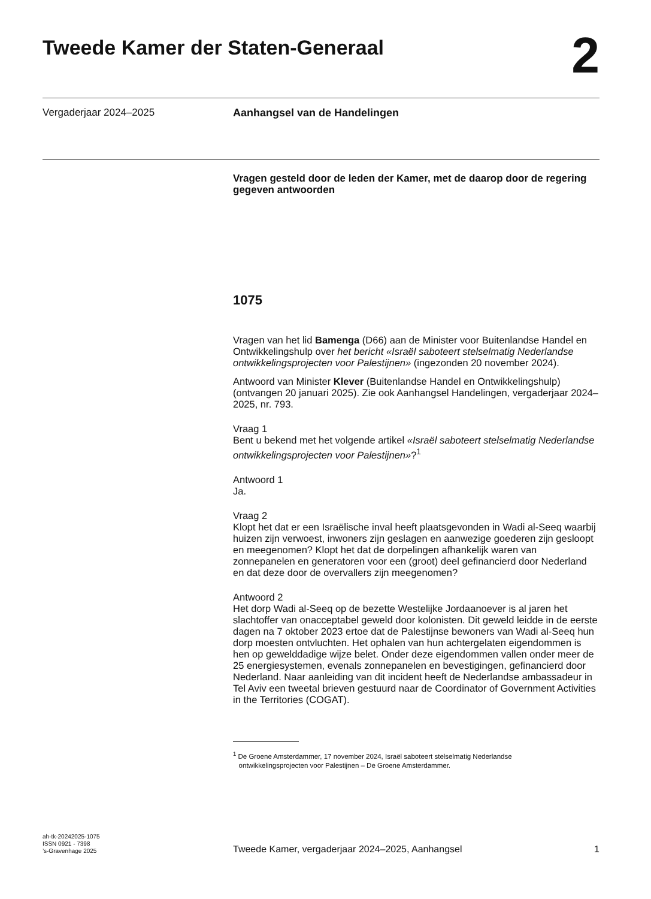Tweede Kamer der Staten-Generaal
2
Vergaderjaar 2024–2025 Aanhangsel van de Handelingen
Vragen gesteld door de leden der Kamer, met de daarop door de regering gegeven antwoorden
1075
Vragen van het lid Bamenga (D66) aan de Minister voor Buitenlandse Handel en Ontwikkelingshulp over het bericht «Israël saboteert stelselmatig Nederlandse ontwikkelingsprojecten voor Palestijnen» (ingezonden 20 november 2024).
Antwoord van Minister Klever (Buitenlandse Handel en Ontwikkelingshulp) (ontvangen 20 januari 2025). Zie ook Aanhangsel Handelingen, vergaderjaar 2024–2025, nr. 793.
Vraag 1
Bent u bekend met het volgende artikel «Israël saboteert stelselmatig Nederlandse ontwikkelingsprojecten voor Palestijnen»?<sup>1</sup>
Antwoord 1
Ja.
Vraag 2
Klopt het dat er een Israëlische inval heeft plaatsgevonden in Wadi al-Seeq waarbij huizen zijn verwoest, inwoners zijn geslagen en aanwezige goederen zijn gesloopt en meegenomen? Klopt het dat de dorpelingen afhankelijk waren van zonnepanelen en generatoren voor een (groot) deel gefinancierd door Nederland en dat deze door de overvallers zijn meegenomen?
Antwoord 2
Het dorp Wadi al-Seeq op de bezette Westelijke Jordaanoever is al jaren het slachtoffer van onacceptabel geweld door kolonisten. Dit geweld leidde in de eerste dagen na 7 oktober 2023 ertoe dat de Palestijnse bewoners van Wadi al-Seeq hun dorp moesten ontvluchten. Het ophalen van hun achtergelaten eigendommen is hen op gewelddadige wijze belet. Onder deze eigendommen vallen onder meer de 25 energiesystemen, evenals zonnepanelen en bevestigingen, gefinancierd door Nederland. Naar aanleiding van dit incident heeft de Nederlandse ambassadeur in Tel Aviv een tweetal brieven gestuurd naar de Coordinator of Government Activities in the Territories (COGAT).
<sup>1</sup> De Groene Amsterdammer, 17 november 2024, Israël saboteert stelselmatig Nederlandse
ontwikkelingsprojecten voor Palestijnen – De Groene Amsterdammer.
ah-tk-20242025-1075
ISSN 0921 - 7398
’s-Gravenhage 2025
Tweede Kamer, vergaderjaar 2024–2025, Aanhangsel
1